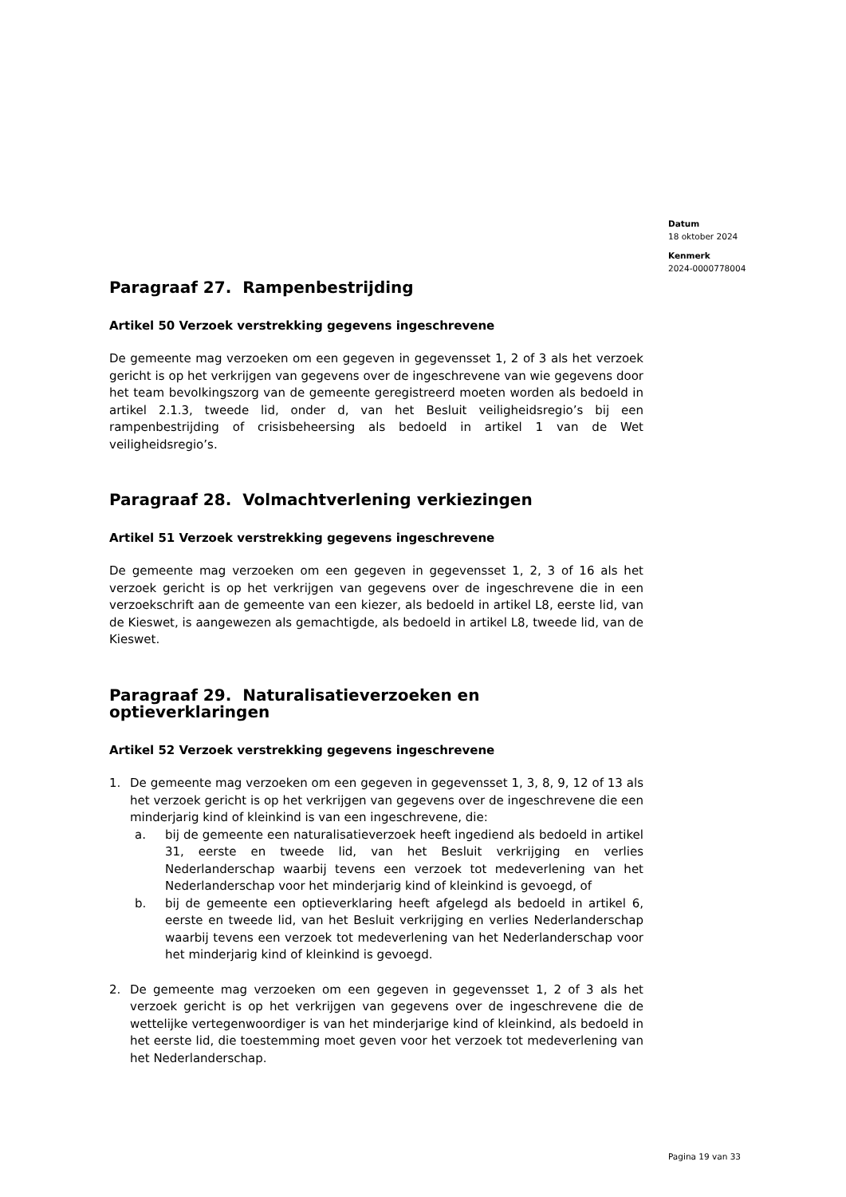Datum
18 oktober 2024
Kenmerk
2024-0000778004
Paragraaf 27. Rampenbestrijding
Artikel 50 Verzoek verstrekking gegevens ingeschrevene
De gemeente mag verzoeken om een gegeven in gegevensset 1, 2 of 3 als het verzoek gericht is op het verkrijgen van gegevens over de ingeschrevene van wie gegevens door het team bevolkingszorg van de gemeente geregistreerd moeten worden als bedoeld in artikel 2.1.3, tweede lid, onder d, van het Besluit veiligheidsregio’s bij een rampenbestrijding of crisisbeheersing als bedoeld in artikel 1 van de Wet veiligheidsregio’s.
Paragraaf 28. Volmachtverlening verkiezingen
Artikel 51 Verzoek verstrekking gegevens ingeschrevene
De gemeente mag verzoeken om een gegeven in gegevensset 1, 2, 3 of 16 als het verzoek gericht is op het verkrijgen van gegevens over de ingeschrevene die in een verzoekschrift aan de gemeente van een kiezer, als bedoeld in artikel L8, eerste lid, van de Kieswet, is aangewezen als gemachtigde, als bedoeld in artikel L8, tweede lid, van de Kieswet.
Paragraaf 29. Naturalisatieverzoeken en optieverklaringen
Artikel 52 Verzoek verstrekking gegevens ingeschrevene
1. De gemeente mag verzoeken om een gegeven in gegevensset 1, 3, 8, 9, 12 of 13 als het verzoek gericht is op het verkrijgen van gegevens over de ingeschrevene die een minderjarig kind of kleinkind is van een ingeschrevene, die:
a. bij de gemeente een naturalisatieverzoek heeft ingediend als bedoeld in artikel 31, eerste en tweede lid, van het Besluit verkrijging en verlies Nederlanderschap waarbij tevens een verzoek tot medeverlening van het Nederlanderschap voor het minderjarig kind of kleinkind is gevoegd, of
b. bij de gemeente een optieverklaring heeft afgelegd als bedoeld in artikel 6, eerste en tweede lid, van het Besluit verkrijging en verlies Nederlanderschap waarbij tevens een verzoek tot medeverlening van het Nederlanderschap voor het minderjarig kind of kleinkind is gevoegd.
2. De gemeente mag verzoeken om een gegeven in gegevensset 1, 2 of 3 als het verzoek gericht is op het verkrijgen van gegevens over de ingeschrevene die de wettelijke vertegenwoordiger is van het minderjarige kind of kleinkind, als bedoeld in het eerste lid, die toestemming moet geven voor het verzoek tot medeverlening van het Nederlanderschap.
Pagina 19 van 33